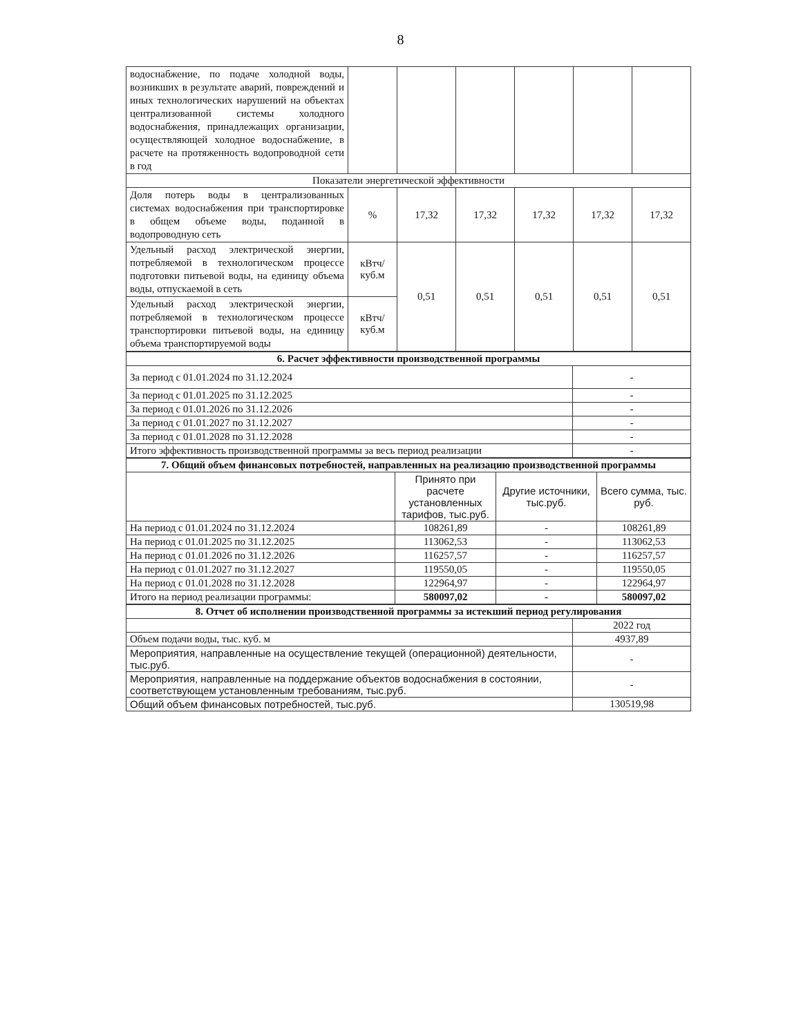8
| водоснабжение, по подаче холодной воды, возникших в результате аварий, повреждений и иных технологических нарушений на объектах централизованной системы холодного водоснабжения, принадлежащих организации, осуществляющей холодное водоснабжение, в расчете на протяженность водопроводной сети в год | | | | | | |
| Показатели энергетической эффективности | | | | | | |
| Доля потерь воды в централизованных системах водоснабжения при транспортировке в общем объеме воды, поданной в водопроводную сеть | % | 17,32 | 17,32 | 17,32 | 17,32 | 17,32 |
| Удельный расход электрической энергии, потребляемой в технологическом процессе подготовки питьевой воды, на единицу объема воды, отпускаемой в сеть | кВтч/ куб.м | 0,51 | 0,51 | 0,51 | 0,51 | 0,51 |
| Удельный расход электрической энергии, потребляемой в технологическом процессе транспортировки питьевой воды, на единицу объема транспортируемой воды | кВтч/ куб.м | | | | | |
| 6. Расчет эффективности производственной программы | |
| За период с 01.01.2024 по 31.12.2024 | - |
| За период с 01.01.2025 по 31.12.2025 | - |
| За период с 01.01.2026 по 31.12.2026 | - |
| За период с 01.01.2027 по 31.12.2027 | - |
| За период с 01.01.2028 по 31.12.2028 | - |
| Итого эффективность производственной программы за весь период реализации | - |
| 7. Общий объем финансовых потребностей, направленных на реализацию производственной программы | | | |
| | Принято при расчете установленных тарифов, тыс.руб. | Другие источники, тыс.руб. | Всего сумма, тыс. руб. |
| На период с 01.01.2024 по 31.12.2024 | 108261,89 | - | 108261,89 |
| На период с 01.01.2025 по 31.12.2025 | 113062,53 | - | 113062,53 |
| На период с 01.01.2026 по 31.12.2026 | 116257,57 | - | 116257,57 |
| На период с 01.01.2027 по 31.12.2027 | 119550,05 | - | 119550,05 |
| На период с 01.01.2028 по 31.12.2028 | 122964,97 | - | 122964,97 |
| Итого на период реализации программы: | 580097,02 | - | 580097,02 |
| 8. Отчет об исполнении производственной программы за истекший период регулирования | |
| | 2022 год |
| Объем подачи воды, тыс. куб. м | 4937,89 |
| Мероприятия, направленные на осуществление текущей (операционной) деятельности, тыс.руб. | - |
| Мероприятия, направленные на поддержание объектов водоснабжения в состоянии, соответствующем установленным требованиям, тыс.руб. | - |
| Общий объем финансовых потребностей, тыс.руб. | 130519,98 |